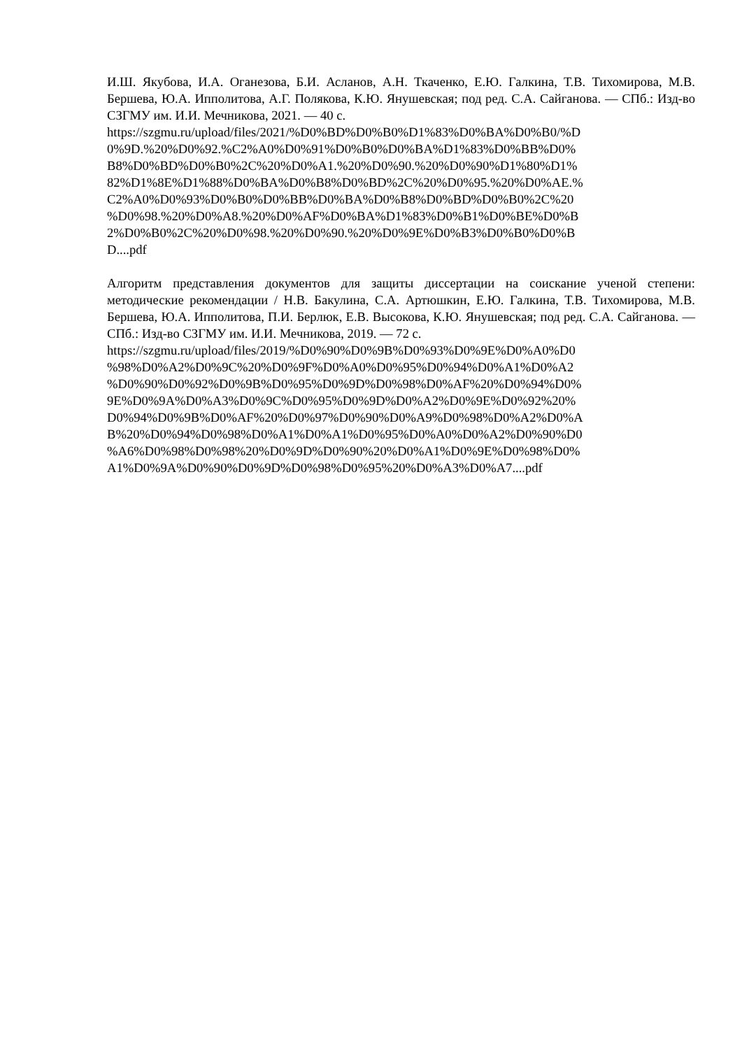И.Ш. Якубова, И.А. Оганезова, Б.И. Асланов, А.Н. Ткаченко, Е.Ю. Галкина, Т.В. Тихомирова, М.В. Бершева, Ю.А. Ипполитова, А.Г. Полякова, К.Ю. Янушевская; под ред. С.А. Сайганова. — СПб.: Изд-во СЗГМУ им. И.И. Мечникова, 2021. — 40 с.
https://szgmu.ru/upload/files/2021/%D0%BD%D0%B0%D1%83%D0%BA%D0%B0/%D 0%9D.%20%D0%92.%C2%A0%D0%91%D0%B0%D0%BA%D1%83%D0%BB%D0% B8%D0%BD%D0%B0%2C%20%D0%A1.%20%D0%90.%20%D0%90%D1%80%D1% 82%D1%8E%D1%88%D0%BA%D0%B8%D0%BD%2C%20%D0%95.%20%D0%AE.% C2%A0%D0%93%D0%B0%D0%BB%D0%BA%D0%B8%D0%BD%D0%B0%2C%20 %D0%98.%20%D0%A8.%20%D0%AF%D0%BA%D1%83%D0%B1%D0%BE%D0%B 2%D0%B0%2C%20%D0%98.%20%D0%90.%20%D0%9E%D0%B3%D0%B0%D0%B D....pdf
Алгоритм представления документов для защиты диссертации на соискание ученой степени: методические рекомендации / Н.В. Бакулина, С.А. Артюшкин, Е.Ю. Галкина, Т.В. Тихомирова, М.В. Бершева, Ю.А. Ипполитова, П.И. Берлюк, Е.В. Высокова, К.Ю. Янушевская; под ред. С.А. Сайганова. — СПб.: Изд-во СЗГМУ им. И.И. Мечникова, 2019. — 72 с.
https://szgmu.ru/upload/files/2019/%D0%90%D0%9B%D0%93%D0%9E%D0%A0%D0 %98%D0%A2%D0%9C%20%D0%9F%D0%A0%D0%95%D0%94%D0%A1%D0%A2 %D0%90%D0%92%D0%9B%D0%95%D0%9D%D0%98%D0%AF%20%D0%94%D0% 9E%D0%9A%D0%A3%D0%9C%D0%95%D0%9D%D0%A2%D0%9E%D0%92%20% D0%94%D0%9B%D0%AF%20%D0%97%D0%90%D0%A9%D0%98%D0%A2%D0%A B%20%D0%94%D0%98%D0%A1%D0%A1%D0%95%D0%A0%D0%A2%D0%90%D0 %A6%D0%98%D0%98%20%D0%9D%D0%90%20%D0%A1%D0%9E%D0%98%D0% A1%D0%9A%D0%90%D0%9D%D0%98%D0%95%20%D0%A3%D0%A7....pdf